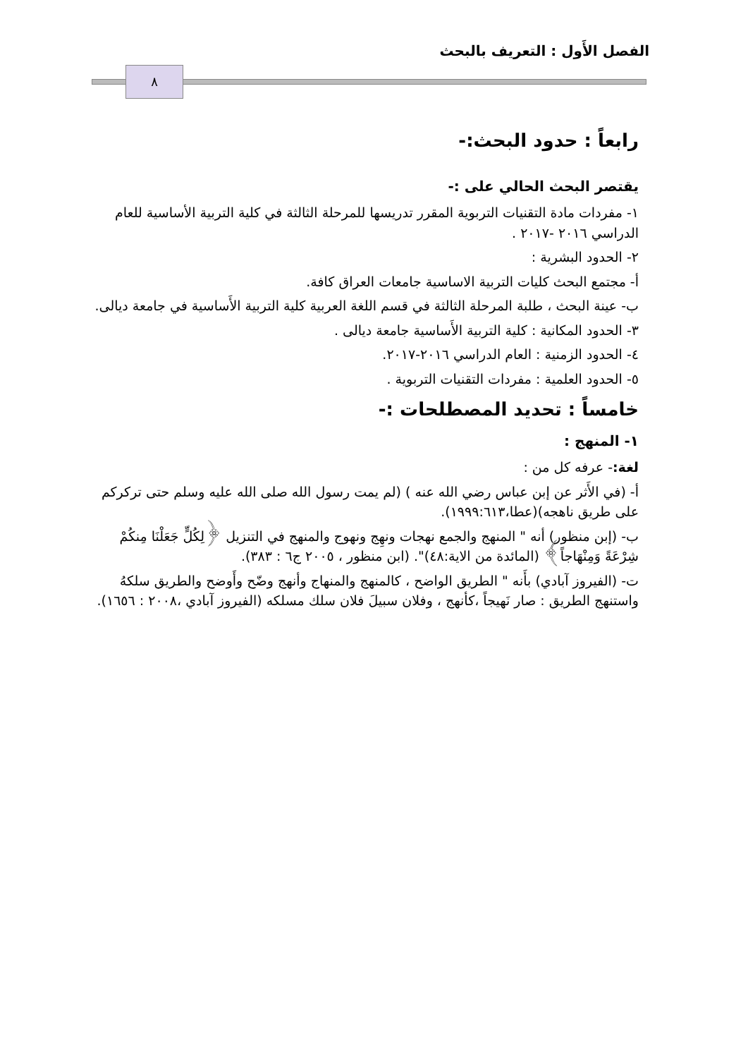الفصل الأَول : التعريف بالبحث
٨
رابعاً : حدود البحث:-
يقتصر البحث الحالي على :-
١- مفردات مادة التقنيات التربوية المقرر تدريسها للمرحلة الثالثة في كلية التربية الأساسية للعام الدراسي ٢٠١٦ -٢٠١٧ .
٢- الحدود البشرية :
أ- مجتمع البحث كليات التربية الاساسية جامعات العراق كافة.
ب- عينة البحث ، طلبة المرحلة الثالثة في قسم اللغة العربية كلية التربية الأَساسية في جامعة ديالى.
٣- الحدود المكانية : كلية التربية الأَساسية جامعة ديالى .
٤- الحدود الزمنية : العام الدراسي ٢٠١٦-٢٠١٧.
٥- الحدود العلمية : مفردات التقنيات التربوية .
خامساً : تحديد المصطلحات :-
١- المنهج :
لغة:- عرفه كل من :
أ- (في الأَثر عن إبن عباس رضي الله عنه ) (لم يمت رسول الله صلى الله عليه وسلم حتى تركركم على طريق ناهجه)(عطا،١٩٩٩:٦١٣).
ب- (إبن منظور) أنه " المنهج والجمع نهجات ونهِج ونهوج والمنهج في التنزيل ﴿لِكُلٍّ جَعَلْنَا مِنكُمْ شِرْعَةً وَمِنْهَاجاً﴾ (المائدة من الاية:٤٨)". (ابن منظور ، ٢٠٠٥ ج٦ : ٣٨٣).
ت- (الفيروز آبادي) بأَنه " الطريق الواضح ، كالمنهج والمنهاج وأنهج وضّح وأَوضح والطريق سلكهُ واستنهج الطريق : صار نَهيجاً ،كأنهج ، وفلان سبيلَ فلان سلك مسلكه (الفيروز آبادي ،٢٠٠٨ : ١٦٥٦).